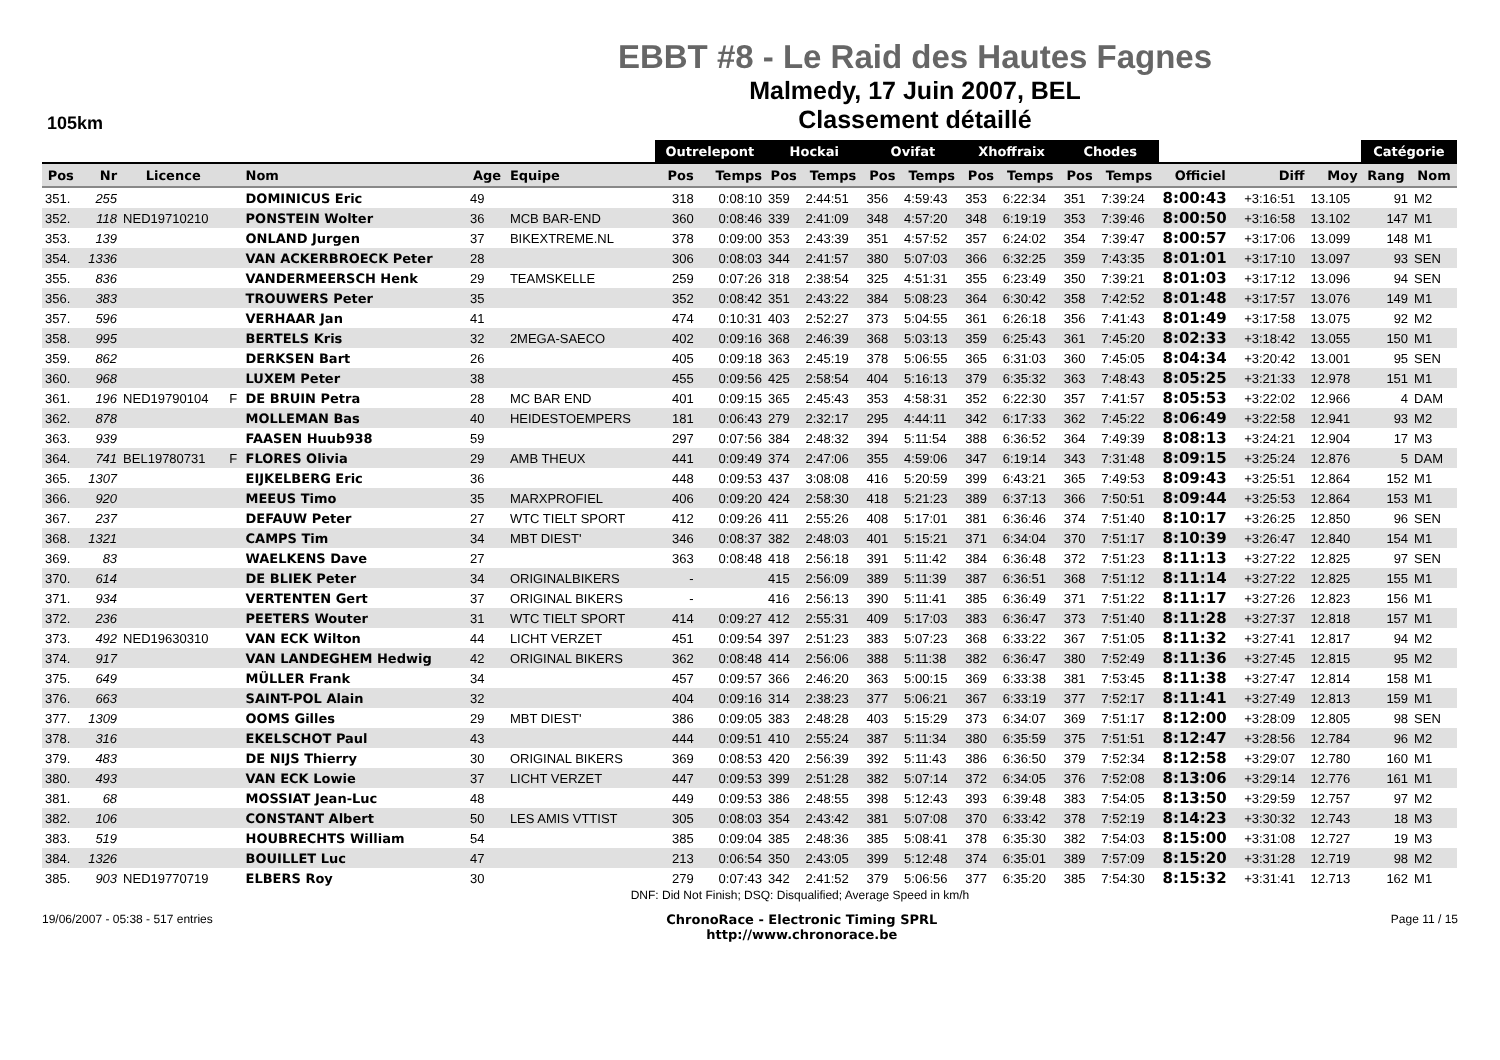EBBT #8 - Le Raid des Hautes Fagnes
Malmedy, 17 Juin 2007, BEL
105km
Classement détaillé
| | | | | | | | Outrelepont | | Hockai | | Ovifat | | Xhoffraix | | Chodes | | | | | Catégorie | |
| --- | --- | --- | --- | --- | --- | --- | --- | --- | --- | --- | --- | --- | --- | --- | --- | --- | --- | --- | --- | --- | --- |
| Pos | Nr | Licence | | Nom | Age | Equipe | Pos | Temps | Pos | Temps | Pos | Temps | Pos | Temps | Pos | Temps | Officiel | Diff | Moy | Rang | Nom |
| 351. | 255 | | | DOMINICUS Eric | 49 | | 318 | 0:08:10 | 359 | 2:44:51 | 356 | 4:59:43 | 353 | 6:22:34 | 351 | 7:39:24 | 8:00:43 | +3:16:51 | 13.105 | 91 | M2 |
| 352. | 118 | NED19710210 | | PONSTEIN Wolter | 36 | MCB BAR-END | 360 | 0:08:46 | 339 | 2:41:09 | 348 | 4:57:20 | 348 | 6:19:19 | 353 | 7:39:46 | 8:00:50 | +3:16:58 | 13.102 | 147 | M1 |
| 353. | 139 | | | ONLAND Jurgen | 37 | BIKEXTREME.NL | 378 | 0:09:00 | 353 | 2:43:39 | 351 | 4:57:52 | 357 | 6:24:02 | 354 | 7:39:47 | 8:00:57 | +3:17:06 | 13.099 | 148 | M1 |
| 354. | 1336 | | | VAN ACKERBROECK Peter | 28 | | 306 | 0:08:03 | 344 | 2:41:57 | 380 | 5:07:03 | 366 | 6:32:25 | 359 | 7:43:35 | 8:01:01 | +3:17:10 | 13.097 | 93 | SEN |
| 355. | 836 | | | VANDERMEERSCH Henk | 29 | TEAMSKELLE | 259 | 0:07:26 | 318 | 2:38:54 | 325 | 4:51:31 | 355 | 6:23:49 | 350 | 7:39:21 | 8:01:03 | +3:17:12 | 13.096 | 94 | SEN |
| 356. | 383 | | | TROUWERS Peter | 35 | | 352 | 0:08:42 | 351 | 2:43:22 | 384 | 5:08:23 | 364 | 6:30:42 | 358 | 7:42:52 | 8:01:48 | +3:17:57 | 13.076 | 149 | M1 |
| 357. | 596 | | | VERHAAR Jan | 41 | | 474 | 0:10:31 | 403 | 2:52:27 | 373 | 5:04:55 | 361 | 6:26:18 | 356 | 7:41:43 | 8:01:49 | +3:17:58 | 13.075 | 92 | M2 |
| 358. | 995 | | | BERTELS Kris | 32 | 2MEGA-SAECO | 402 | 0:09:16 | 368 | 2:46:39 | 368 | 5:03:13 | 359 | 6:25:43 | 361 | 7:45:20 | 8:02:33 | +3:18:42 | 13.055 | 150 | M1 |
| 359. | 862 | | | DERKSEN Bart | 26 | | 405 | 0:09:18 | 363 | 2:45:19 | 378 | 5:06:55 | 365 | 6:31:03 | 360 | 7:45:05 | 8:04:34 | +3:20:42 | 13.001 | 95 | SEN |
| 360. | 968 | | | LUXEM Peter | 38 | | 455 | 0:09:56 | 425 | 2:58:54 | 404 | 5:16:13 | 379 | 6:35:32 | 363 | 7:48:43 | 8:05:25 | +3:21:33 | 12.978 | 151 | M1 |
| 361. | 196 | NED19790104 | F | DE BRUIN Petra | 28 | MC BAR END | 401 | 0:09:15 | 365 | 2:45:43 | 353 | 4:58:31 | 352 | 6:22:30 | 357 | 7:41:57 | 8:05:53 | +3:22:02 | 12.966 | 4 | DAM |
| 362. | 878 | | | MOLLEMAN Bas | 40 | HEIDESTOEMPERS | 181 | 0:06:43 | 279 | 2:32:17 | 295 | 4:44:11 | 342 | 6:17:33 | 362 | 7:45:22 | 8:06:49 | +3:22:58 | 12.941 | 93 | M2 |
| 363. | 939 | | | FAASEN Huub938 | 59 | | 297 | 0:07:56 | 384 | 2:48:32 | 394 | 5:11:54 | 388 | 6:36:52 | 364 | 7:49:39 | 8:08:13 | +3:24:21 | 12.904 | 17 | M3 |
| 364. | 741 | BEL19780731 | F | FLORES Olivia | 29 | AMB THEUX | 441 | 0:09:49 | 374 | 2:47:06 | 355 | 4:59:06 | 347 | 6:19:14 | 343 | 7:31:48 | 8:09:15 | +3:25:24 | 12.876 | 5 | DAM |
| 365. | 1307 | | | EIJKELBERG Eric | 36 | | 448 | 0:09:53 | 437 | 3:08:08 | 416 | 5:20:59 | 399 | 6:43:21 | 365 | 7:49:53 | 8:09:43 | +3:25:51 | 12.864 | 152 | M1 |
| 366. | 920 | | | MEEUS Timo | 35 | MARXPROFIEL | 406 | 0:09:20 | 424 | 2:58:30 | 418 | 5:21:23 | 389 | 6:37:13 | 366 | 7:50:51 | 8:09:44 | +3:25:53 | 12.864 | 153 | M1 |
| 367. | 237 | | | DEFAUW Peter | 27 | WTC TIELT SPORT | 412 | 0:09:26 | 411 | 2:55:26 | 408 | 5:17:01 | 381 | 6:36:46 | 374 | 7:51:40 | 8:10:17 | +3:26:25 | 12.850 | 96 | SEN |
| 368. | 1321 | | | CAMPS Tim | 34 | MBT DIEST' | 346 | 0:08:37 | 382 | 2:48:03 | 401 | 5:15:21 | 371 | 6:34:04 | 370 | 7:51:17 | 8:10:39 | +3:26:47 | 12.840 | 154 | M1 |
| 369. | 83 | | | WAELKENS Dave | 27 | | 363 | 0:08:48 | 418 | 2:56:18 | 391 | 5:11:42 | 384 | 6:36:48 | 372 | 7:51:23 | 8:11:13 | +3:27:22 | 12.825 | 97 | SEN |
| 370. | 614 | | | DE BLIEK Peter | 34 | ORIGINALBIKERS | - | | 415 | 2:56:09 | 389 | 5:11:39 | 387 | 6:36:51 | 368 | 7:51:12 | 8:11:14 | +3:27:22 | 12.825 | 155 | M1 |
| 371. | 934 | | | VERTENTEN Gert | 37 | ORIGINAL BIKERS | - | | 416 | 2:56:13 | 390 | 5:11:41 | 385 | 6:36:49 | 371 | 7:51:22 | 8:11:17 | +3:27:26 | 12.823 | 156 | M1 |
| 372. | 236 | | | PEETERS Wouter | 31 | WTC TIELT SPORT | 414 | 0:09:27 | 412 | 2:55:31 | 409 | 5:17:03 | 383 | 6:36:47 | 373 | 7:51:40 | 8:11:28 | +3:27:37 | 12.818 | 157 | M1 |
| 373. | 492 | NED19630310 | | VAN ECK Wilton | 44 | LICHT VERZET | 451 | 0:09:54 | 397 | 2:51:23 | 383 | 5:07:23 | 368 | 6:33:22 | 367 | 7:51:05 | 8:11:32 | +3:27:41 | 12.817 | 94 | M2 |
| 374. | 917 | | | VAN LANDEGHEM Hedwig | 42 | ORIGINAL BIKERS | 362 | 0:08:48 | 414 | 2:56:06 | 388 | 5:11:38 | 382 | 6:36:47 | 380 | 7:52:49 | 8:11:36 | +3:27:45 | 12.815 | 95 | M2 |
| 375. | 649 | | | MÜLLER Frank | 34 | | 457 | 0:09:57 | 366 | 2:46:20 | 363 | 5:00:15 | 369 | 6:33:38 | 381 | 7:53:45 | 8:11:38 | +3:27:47 | 12.814 | 158 | M1 |
| 376. | 663 | | | SAINT-POL Alain | 32 | | 404 | 0:09:16 | 314 | 2:38:23 | 377 | 5:06:21 | 367 | 6:33:19 | 377 | 7:52:17 | 8:11:41 | +3:27:49 | 12.813 | 159 | M1 |
| 377. | 1309 | | | OOMS Gilles | 29 | MBT DIEST' | 386 | 0:09:05 | 383 | 2:48:28 | 403 | 5:15:29 | 373 | 6:34:07 | 369 | 7:51:17 | 8:12:00 | +3:28:09 | 12.805 | 98 | SEN |
| 378. | 316 | | | EKELSCHOT Paul | 43 | | 444 | 0:09:51 | 410 | 2:55:24 | 387 | 5:11:34 | 380 | 6:35:59 | 375 | 7:51:51 | 8:12:47 | +3:28:56 | 12.784 | 96 | M2 |
| 379. | 483 | | | DE NIJS Thierry | 30 | ORIGINAL BIKERS | 369 | 0:08:53 | 420 | 2:56:39 | 392 | 5:11:43 | 386 | 6:36:50 | 379 | 7:52:34 | 8:12:58 | +3:29:07 | 12.780 | 160 | M1 |
| 380. | 493 | | | VAN ECK Lowie | 37 | LICHT VERZET | 447 | 0:09:53 | 399 | 2:51:28 | 382 | 5:07:14 | 372 | 6:34:05 | 376 | 7:52:08 | 8:13:06 | +3:29:14 | 12.776 | 161 | M1 |
| 381. | 68 | | | MOSSIAT Jean-Luc | 48 | | 449 | 0:09:53 | 386 | 2:48:55 | 398 | 5:12:43 | 393 | 6:39:48 | 383 | 7:54:05 | 8:13:50 | +3:29:59 | 12.757 | 97 | M2 |
| 382. | 106 | | | CONSTANT Albert | 50 | LES AMIS VTTIST | 305 | 0:08:03 | 354 | 2:43:42 | 381 | 5:07:08 | 370 | 6:33:42 | 378 | 7:52:19 | 8:14:23 | +3:30:32 | 12.743 | 18 | M3 |
| 383. | 519 | | | HOUBRECHTS William | 54 | | 385 | 0:09:04 | 385 | 2:48:36 | 385 | 5:08:41 | 378 | 6:35:30 | 382 | 7:54:03 | 8:15:00 | +3:31:08 | 12.727 | 19 | M3 |
| 384. | 1326 | | | BOUILLET Luc | 47 | | 213 | 0:06:54 | 350 | 2:43:05 | 399 | 5:12:48 | 374 | 6:35:01 | 389 | 7:57:09 | 8:15:20 | +3:31:28 | 12.719 | 98 | M2 |
| 385. | 903 | NED19770719 | | ELBERS Roy | 30 | | 279 | 0:07:43 | 342 | 2:41:52 | 379 | 5:06:56 | 377 | 6:35:20 | 385 | 7:54:30 | 8:15:32 | +3:31:41 | 12.713 | 162 | M1 |
DNF: Did Not Finish; DSQ: Disqualified; Average Speed in km/h
19/06/2007 - 05:38 - 517 entries ChronoRace - Electronic Timing SPRL
http://www.chronorace.be Page 11 / 15